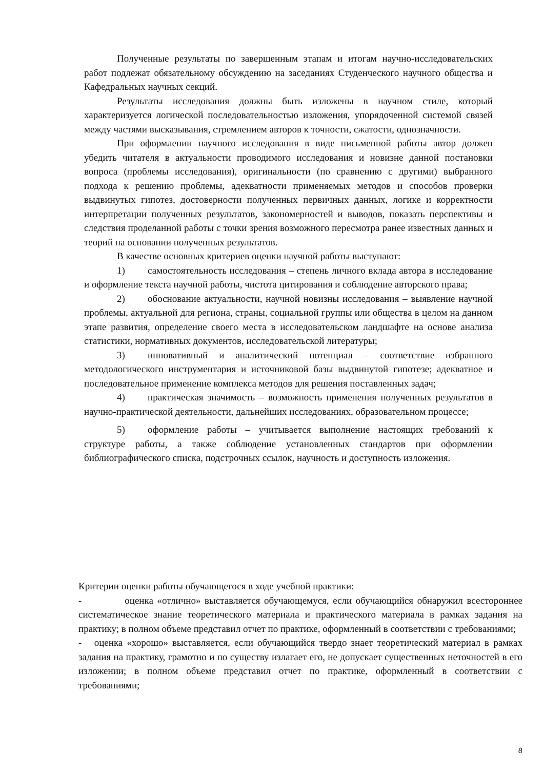Полученные результаты по завершенным этапам и итогам научно-исследовательских работ подлежат обязательному обсуждению на заседаниях Студенческого научного общества и Кафедральных научных секций.
Результаты исследования должны быть изложены в научном стиле, который характеризуется логической последовательностью изложения, упорядоченной системой связей между частями высказывания, стремлением авторов к точности, сжатости, однозначности.
При оформлении научного исследования в виде письменной работы автор должен убедить читателя в актуальности проводимого исследования и новизне данной постановки вопроса (проблемы исследования), оригинальности (по сравнению с другими) выбранного подхода к решению проблемы, адекватности применяемых методов и способов проверки выдвинутых гипотез, достоверности полученных первичных данных, логике и корректности интерпретации полученных результатов, закономерностей и выводов, показать перспективы и следствия проделанной работы с точки зрения возможного пересмотра ранее известных данных и теорий на основании полученных результатов.
В качестве основных критериев оценки научной работы выступают:
1) самостоятельность исследования – степень личного вклада автора в исследование и оформление текста научной работы, чистота цитирования и соблюдение авторского права;
2) обоснование актуальности, научной новизны исследования – выявление научной проблемы, актуальной для региона, страны, социальной группы или общества в целом на данном этапе развития, определение своего места в исследовательском ландшафте на основе анализа статистики, нормативных документов, исследовательской литературы;
3) инновативный и аналитический потенциал – соответствие избранного методологического инструментария и источниковой базы выдвинутой гипотезе; адекватное и последовательное применение комплекса методов для решения поставленных задач;
4) практическая значимость – возможность применения полученных результатов в научно-практической деятельности, дальнейших исследованиях, образовательном процессе;
5) оформление работы – учитывается выполнение настоящих требований к структуре работы, а также соблюдение установленных стандартов при оформлении библиографического списка, подстрочных ссылок, научность и доступность изложения.
Критерии оценки работы обучающегося в ходе учебной практики:
- оценка «отлично» выставляется обучающемуся, если обучающийся обнаружил всестороннее систематическое знание теоретического материала и практического материала в рамках задания на практику; в полном объеме представил отчет по практике, оформленный в соответствии с требованиями;
- оценка «хорошо» выставляется, если обучающийся твердо знает теоретический материал в рамках задания на практику, грамотно и по существу излагает его, не допускает существенных неточностей в его изложении; в полном объеме представил отчет по практике, оформленный в соответствии с требованиями;
8